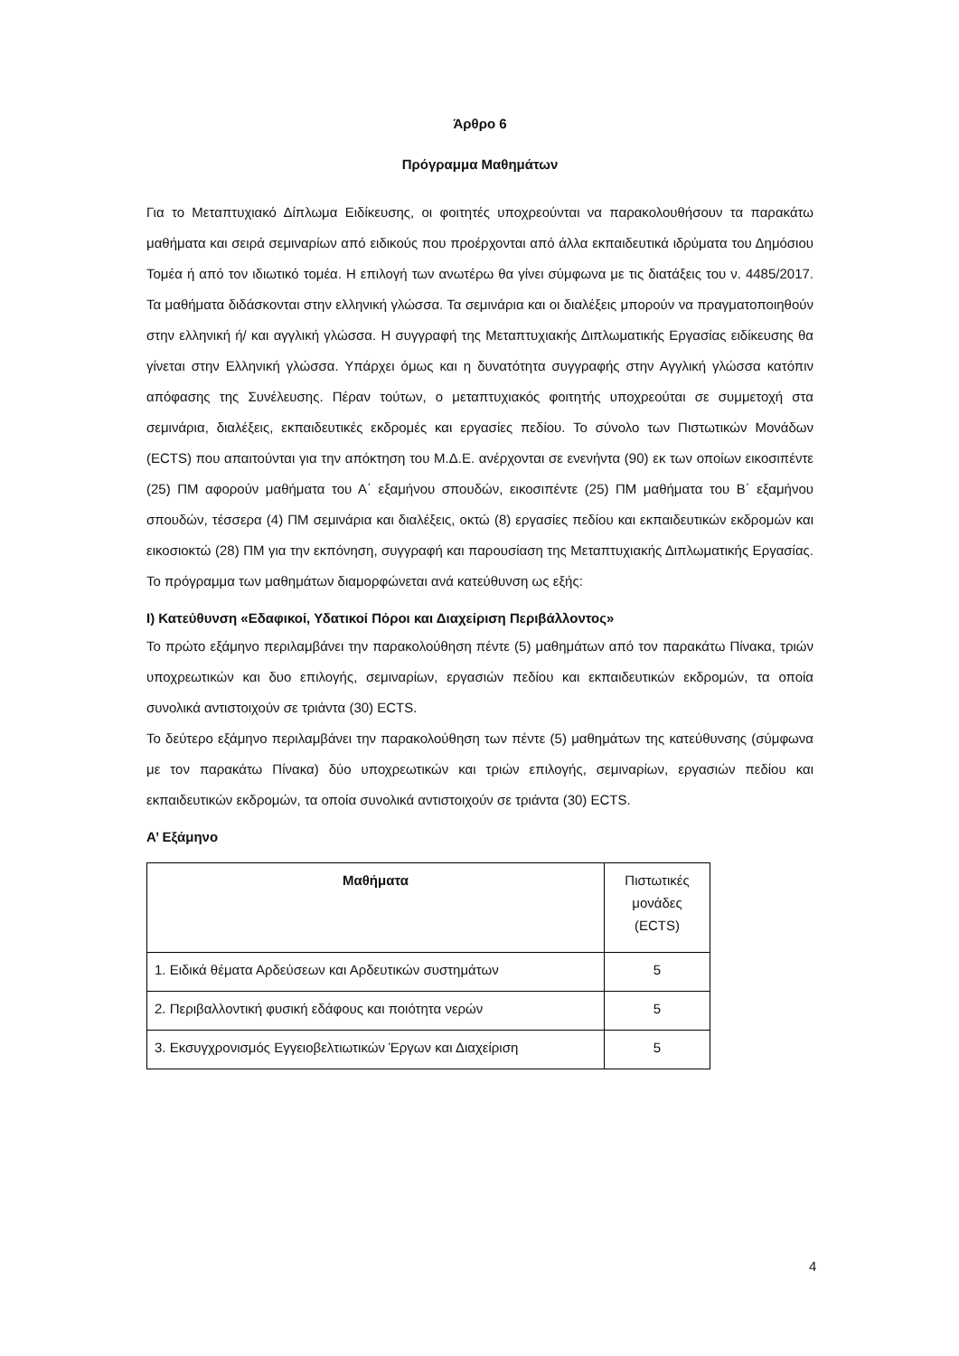Άρθρο 6
Πρόγραμμα Μαθημάτων
Για το Μεταπτυχιακό Δίπλωμα Ειδίκευσης, οι φοιτητές υποχρεούνται να παρακολουθήσουν τα παρακάτω μαθήματα και σειρά σεμιναρίων από ειδικούς που προέρχονται από άλλα εκπαιδευτικά ιδρύματα του Δημόσιου Τομέα ή από τον ιδιωτικό τομέα. Η επιλογή των ανωτέρω θα γίνει σύμφωνα με τις διατάξεις του ν. 4485/2017. Τα μαθήματα διδάσκονται στην ελληνική γλώσσα. Τα σεμινάρια και οι διαλέξεις μπορούν να πραγματοποιηθούν στην ελληνική ή/ και αγγλική γλώσσα. Η συγγραφή της Μεταπτυχιακής Διπλωματικής Εργασίας ειδίκευσης θα γίνεται στην Ελληνική γλώσσα. Υπάρχει όμως και η δυνατότητα συγγραφής στην Αγγλική γλώσσα κατόπιν απόφασης της Συνέλευσης. Πέραν τούτων, ο μεταπτυχιακός φοιτητής υποχρεούται σε συμμετοχή στα σεμινάρια, διαλέξεις, εκπαιδευτικές εκδρομές και εργασίες πεδίου. Το σύνολο των Πιστωτικών Μονάδων (ECTS) που απαιτούνται για την απόκτηση του Μ.Δ.Ε. ανέρχονται σε ενενήντα (90) εκ των οποίων εικοσιπέντε (25) ΠΜ αφορούν μαθήματα του Α΄ εξαμήνου σπουδών, εικοσιπέντε (25) ΠΜ μαθήματα του Β΄ εξαμήνου σπουδών, τέσσερα (4) ΠΜ σεμινάρια και διαλέξεις, οκτώ (8) εργασίες πεδίου και εκπαιδευτικών εκδρομών και εικοσιοκτώ (28) ΠΜ για την εκπόνηση, συγγραφή και παρουσίαση της Μεταπτυχιακής Διπλωματικής Εργασίας. Το πρόγραμμα των μαθημάτων διαμορφώνεται ανά κατεύθυνση ως εξής:
I) Κατεύθυνση «Εδαφικοί, Υδατικοί Πόροι και Διαχείριση Περιβάλλοντος»
Το πρώτο εξάμηνο περιλαμβάνει την παρακολούθηση πέντε (5) μαθημάτων από τον παρακάτω Πίνακα, τριών υποχρεωτικών και δυο επιλογής, σεμιναρίων, εργασιών πεδίου και εκπαιδευτικών εκδρομών, τα οποία συνολικά αντιστοιχούν σε τριάντα (30) ECTS.
Το δεύτερο εξάμηνο περιλαμβάνει την παρακολούθηση των πέντε (5) μαθημάτων της κατεύθυνσης (σύμφωνα με τον παρακάτω Πίνακα) δύο υποχρεωτικών και τριών επιλογής, σεμιναρίων, εργασιών πεδίου και εκπαιδευτικών εκδρομών, τα οποία συνολικά αντιστοιχούν σε τριάντα (30) ECTS.
Α’ Εξάμηνο
| Μαθήματα | Πιστωτικές μονάδες (ECTS) |
| 1. Ειδικά θέματα Αρδεύσεων και Αρδευτικών συστημάτων | 5 |
| 2. Περιβαλλοντική φυσική εδάφους και ποιότητα νερών | 5 |
| 3. Εκσυγχρονισμός Εγγειοβελτιωτικών Έργων και Διαχείριση | 5 |
4